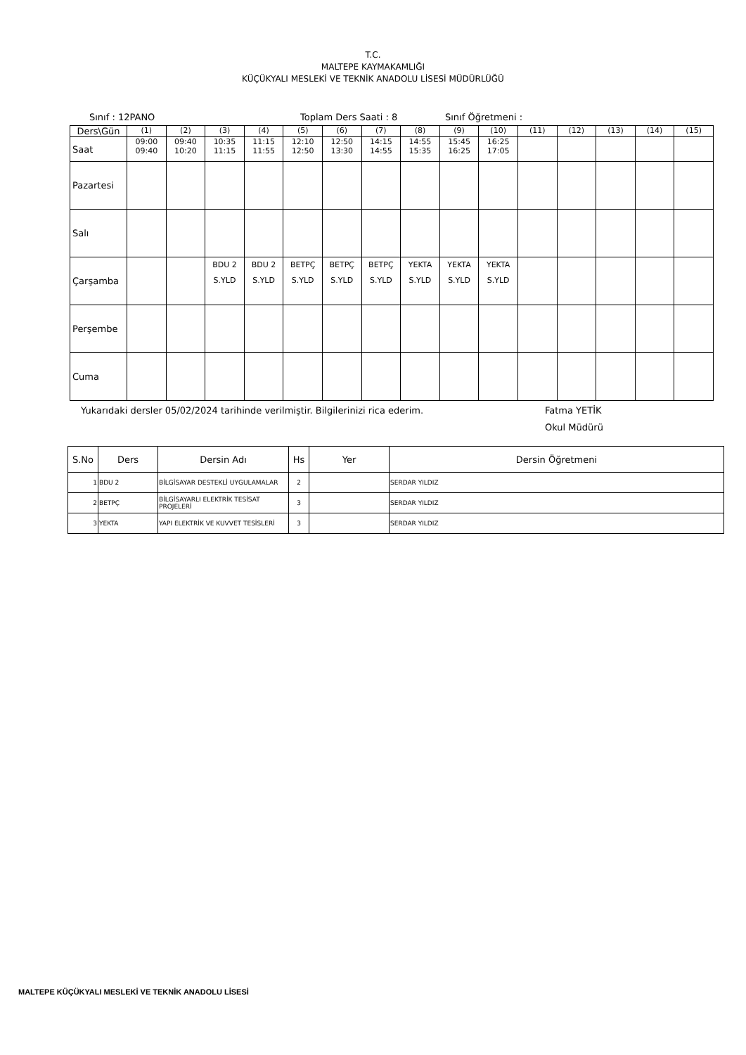T.C.
MALTEPE KAYMAKAMLIĞI
KÜÇÜKYALI MESLEKİ VE TEKNİK ANADOLU LİSESİ MÜDÜRLÜĞÜ
Sınıf : 12PANO Toplam Ders Saati : 8 Sınıf Öğretmeni :
| Ders\Gün | (1) | (2) | (3) | (4) | (5) | (6) | (7) | (8) | (9) | (10) | (11) | (12) | (13) | (14) | (15) |
| Saat | 09:00 09:40 | 09:40 10:20 | 10:35 11:15 | 11:15 11:55 | 12:10 12:50 | 12:50 13:30 | 14:15 14:55 | 14:55 15:35 | 15:45 16:25 | 16:25 17:05 | | | | | |
| Pazartesi | | | | | | | | | | | | | | | |
| Salı | | | | | | | | | | | | | | | |
| Çarşamba | | | BDU 2 S.YLD | BDU 2 S.YLD | BETPÇ S.YLD | BETPÇ S.YLD | BETPÇ S.YLD | YEKTA S.YLD | YEKTA S.YLD | YEKTA S.YLD | | | | | |
| Perşembe | | | | | | | | | | | | | | | |
| Cuma | | | | | | | | | | | | | | | |
Yukarıdaki dersler 05/02/2024 tarihinde verilmiştir. Bilgilerinizi rica ederim. Fatma YETİK
Okul Müdürü
| S.No | Ders | Dersin Adı | Hs | Yer | Dersin Öğretmeni |
| --- | --- | --- | --- | --- | --- |
| 1 | BDU 2 | BİLGİSAYAR DESTEKLİ UYGULAMALAR | 2 | | SERDAR YILDIZ |
| 2 | BETPÇ | BİLGİSAYARLI ELEKTRİK TESİSAT PROJELERİ | 3 | | SERDAR YILDIZ |
| 3 | YEKTA | YAPI ELEKTRİK VE KUVVET TESİSLERİ | 3 | | SERDAR YILDIZ |
MALTEPE KÜÇÜKYALI MESLEKİ VE TEKNİK ANADOLU LİSESİ